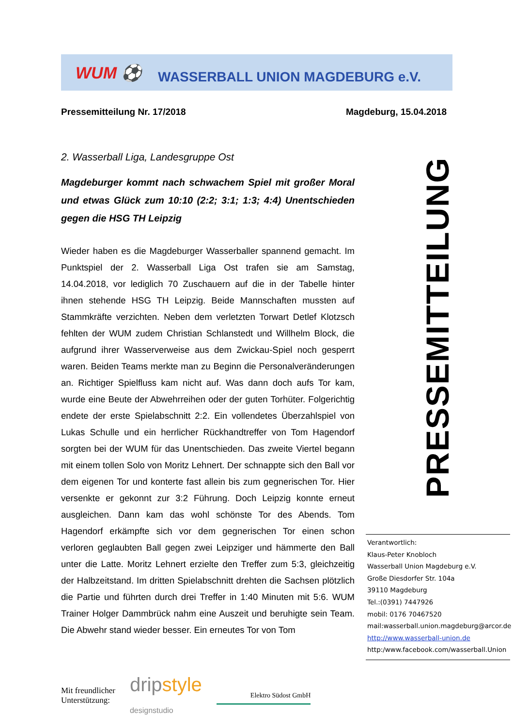WUM ⚽
WASSERBALL UNION MAGDEBURG e.V.
Pressemitteilung Nr. 17/2018 Magdeburg, 15.04.2018
2. Wasserball Liga, Landesgruppe Ost
Magdeburger kommt nach schwachem Spiel mit großer Moral und etwas Glück zum 10:10 (2:2; 3:1; 1:3; 4:4) Unentschieden gegen die HSG TH Leipzig
Wieder haben es die Magdeburger Wasserballer spannend gemacht. Im Punktspiel der 2. Wasserball Liga Ost trafen sie am Samstag, 14.04.2018, vor lediglich 70 Zuschauern auf die in der Tabelle hinter ihnen stehende HSG TH Leipzig. Beide Mannschaften mussten auf Stammkräfte verzichten. Neben dem verletzten Torwart Detlef Klotzsch fehlten der WUM zudem Christian Schlanstedt und Willhelm Block, die aufgrund ihrer Wasserverweise aus dem Zwickau-Spiel noch gesperrt waren. Beiden Teams merkte man zu Beginn die Personalveränderungen an. Richtiger Spielfluss kam nicht auf. Was dann doch aufs Tor kam, wurde eine Beute der Abwehrreihen oder der guten Torhüter. Folgerichtig endete der erste Spielabschnitt 2:2. Ein vollendetes Überzahlspiel von Lukas Schulle und ein herrlicher Rückhandtreffer von Tom Hagendorf sorgten bei der WUM für das Unentschieden. Das zweite Viertel begann mit einem tollen Solo von Moritz Lehnert. Der schnappte sich den Ball vor dem eigenen Tor und konterte fast allein bis zum gegnerischen Tor. Hier versenkte er gekonnt zur 3:2 Führung. Doch Leipzig konnte erneut ausgleichen. Dann kam das wohl schönste Tor des Abends. Tom Hagendorf erkämpfte sich vor dem gegnerischen Tor einen schon verloren geglaubten Ball gegen zwei Leipziger und hämmerte den Ball unter die Latte. Moritz Lehnert erzielte den Treffer zum 5:3, gleichzeitig der Halbzeitstand. Im dritten Spielabschnitt drehten die Sachsen plötzlich die Partie und führten durch drei Treffer in 1:40 Minuten mit 5:6. WUM Trainer Holger Dammbrück nahm eine Auszeit und beruhigte sein Team. Die Abwehr stand wieder besser. Ein erneutes Tor von Tom
PRESSEMITTEILUNG
Verantwortlich:
Klaus-Peter Knobloch
Wasserball Union Magdeburg e.V.
Große Diesdorfer Str. 104a
39110 Magdeburg
Tel.:(0391) 7447926
mobil: 0176 70467520
mail:wasserball.union.magdeburg@arcor.de
http://www.wasserball-union.de
http:/www.facebook.com/wasserball.Union
Mit freundlicher
Unterstützung:
dripstyle
designstudio
Elektro Südost GmbH